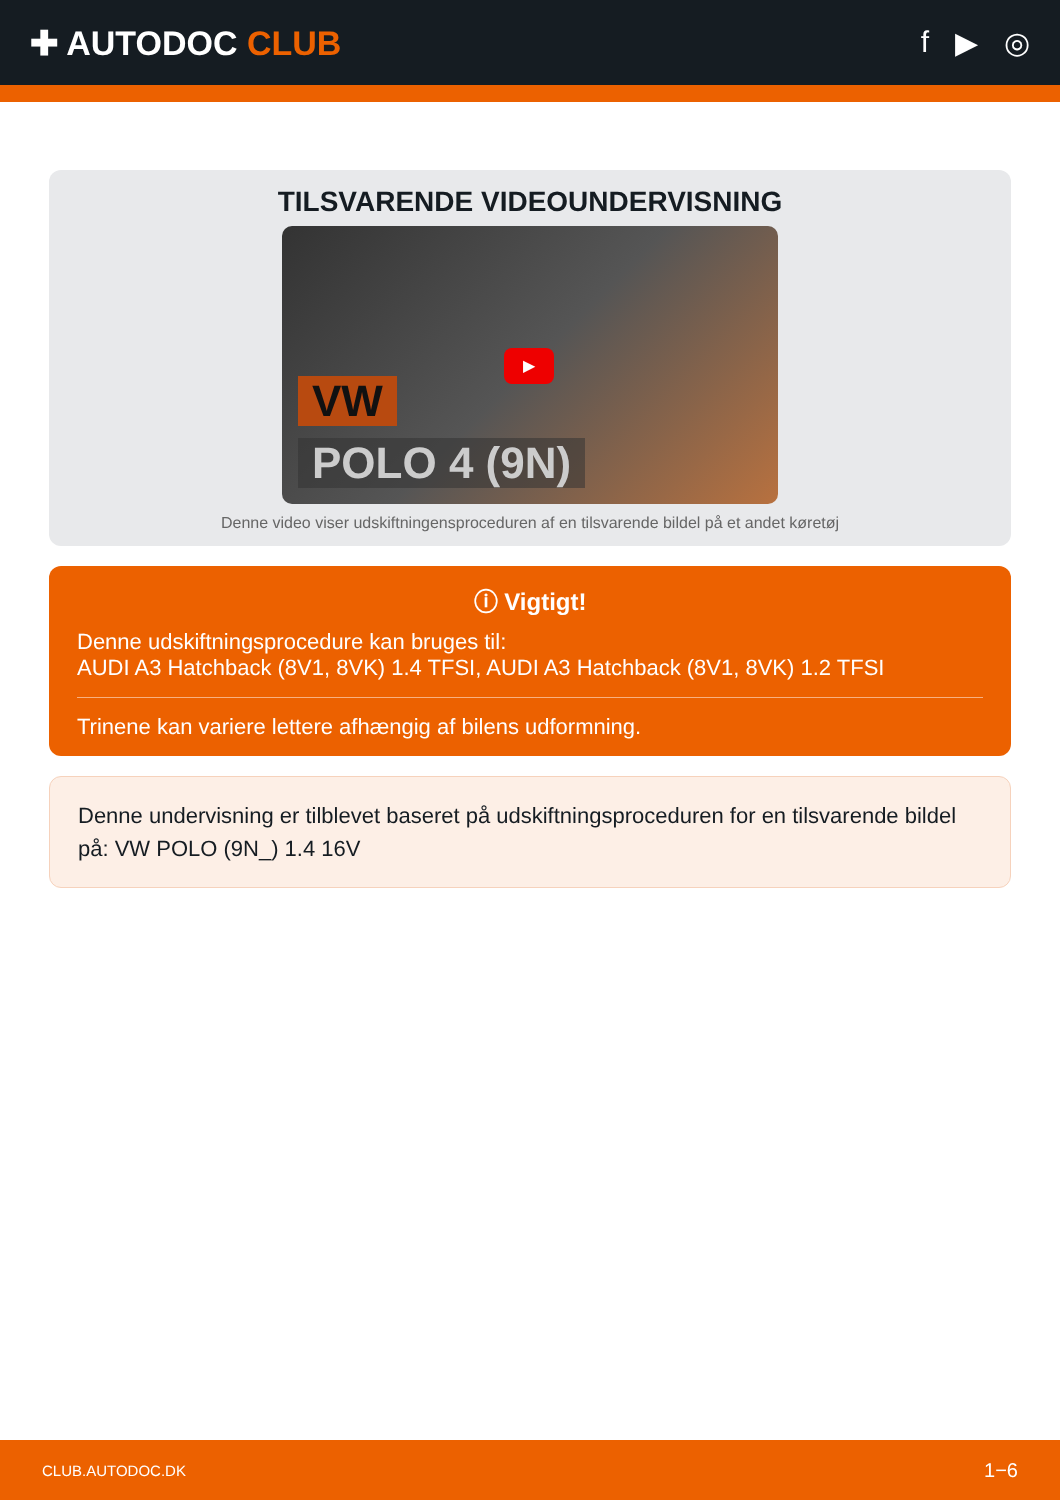✚ AUTODOC CLUB f ▶ ◎
TILSVARENDE VIDEOUNDERVISNING
VW
POLO 4 (9N)
▶
Denne video viser udskiftningensproceduren af en tilsvarende bildel på et andet køretøj
ⓘ Vigtigt!
Denne udskiftningsprocedure kan bruges til:
AUDI A3 Hatchback (8V1, 8VK) 1.4 TFSI, AUDI A3 Hatchback (8V1, 8VK) 1.2 TFSI
Trinene kan variere lettere afhængig af bilens udformning.
Denne undervisning er tilblevet baseret på udskiftningsproceduren for en tilsvarende bildel på: VW POLO (9N_) 1.4 16V
CLUB.AUTODOC.DK 1−6